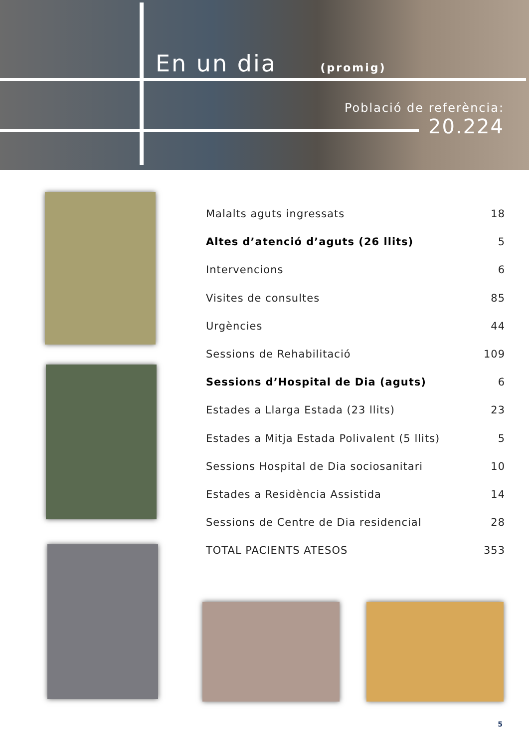En un dia (promig)
Població de referència:
20.224
| Malalts aguts ingressats | 18 |
| Altes d’atenció d’aguts (26 llits) | 5 |
| Intervencions | 6 |
| Visites de consultes | 85 |
| Urgències | 44 |
| Sessions de Rehabilitació | 109 |
| Sessions d’Hospital de Dia (aguts) | 6 |
| Estades a Llarga Estada (23 llits) | 23 |
| Estades a Mitja Estada Polivalent (5 llits) | 5 |
| Sessions Hospital de Dia sociosanitari | 10 |
| Estades a Residència Assistida | 14 |
| Sessions de Centre de Dia residencial | 28 |
| TOTAL PACIENTS ATESOS | 353 |
5